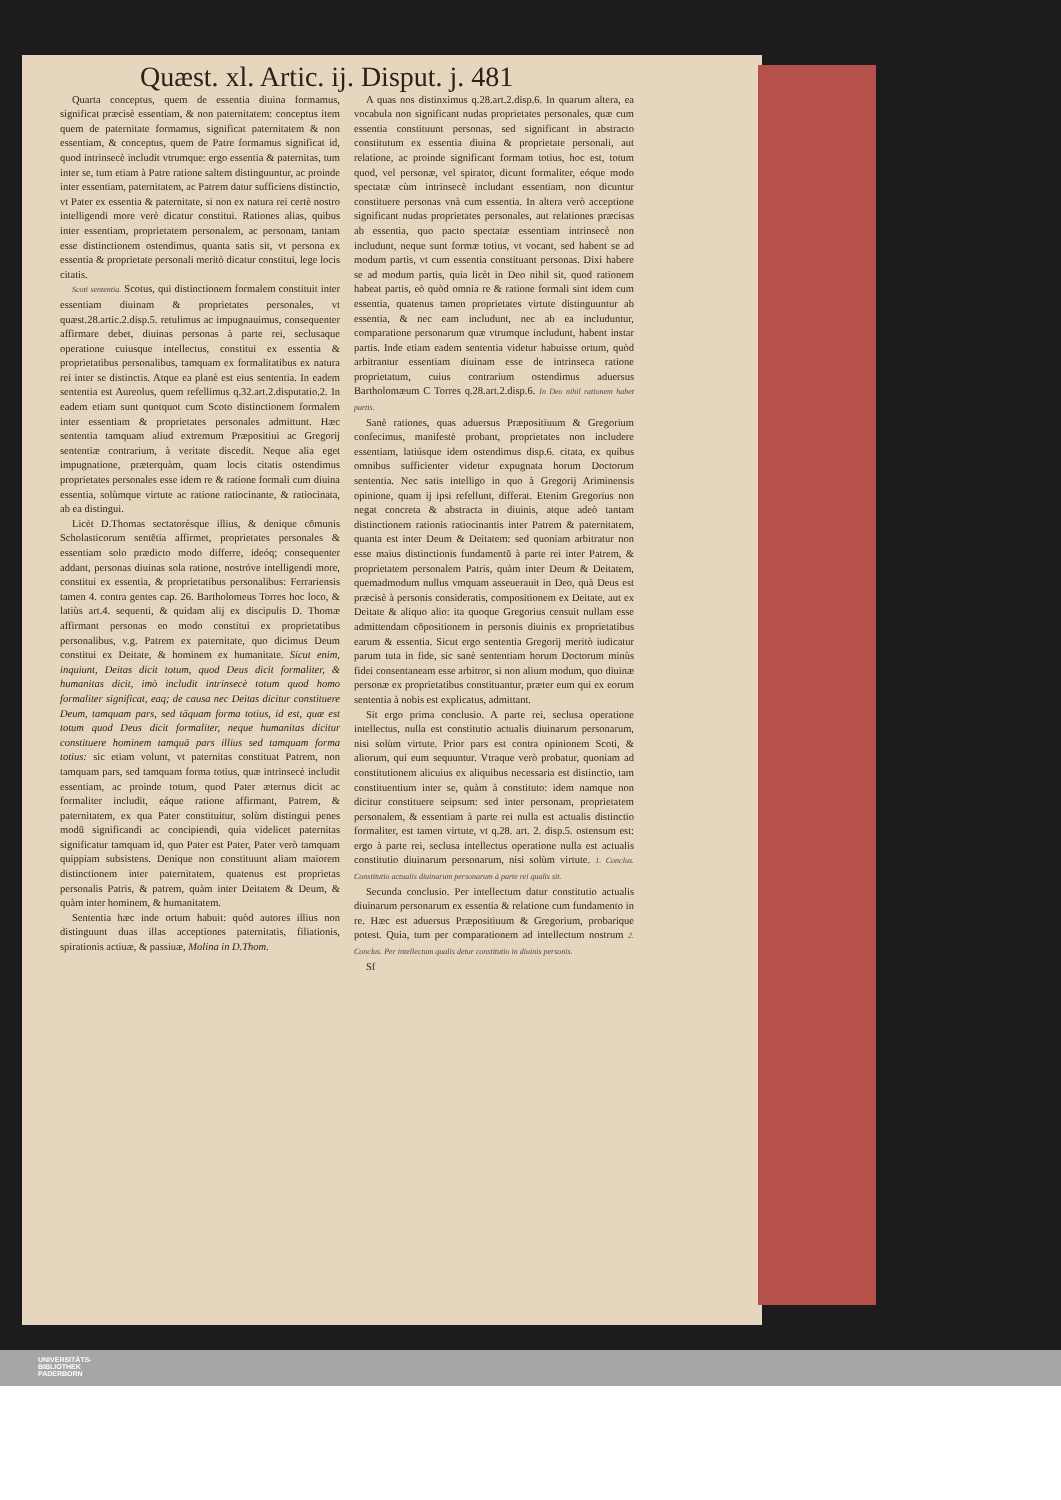Quæst. xl. Artic. ij. Disput. j. 481
Quarta conceptus, quem de essentia diuina formamus, significat præcisè essentiam, & non paternitatem: conceptus item quem de paternitate formamus, significat paternitatem & non essentiam, & conceptus, quem de Patre formamus significat id, quod intrinsecè includit vtrumque: ergo essentia & paternitas, tum inter se, tum etiam à Patre ratione saltem distinguuntur, ac proinde inter essentiam, paternitatem, ac Patrem datur sufficiens distinctio, vt Pater ex essentia & paternitate, si non ex natura rei certè nostro intelligendi more verè dicatur constitui. Rationes alias, quibus inter essentiam, proprietatem personalem, ac personam, tantam esse distinctionem ostendimus, quanta satis sit, vt persona ex essentia & proprietate personali meritò dicatur constitui, lege locis citatis.
Scoti sententia. Scotus, qui distinctionem formalem constituit inter essentiam diuinam & proprietates personales, vt quæst.28.artic.2.disp.5. retulimus ac impugnauimus, consequenter affirmare debet, diuinas personas à parte rei, seclusaque operatione cuiusque intellectus, constitui ex essentia & proprietatibus personalibus, tamquam ex formalitatibus ex natura rei inter se distinctis. Atque ea planè est eius sententia. In eadem sententia est Aureolus, quem refellimus q.32.art.2.disputatio.2. In eadem etiam sunt quotquot cum Scoto distinctionem formalem inter essentiam & proprietates personales admittunt. Hæc sententia tamquam aliud extremum Præpositiui ac Gregorij sententiæ contrarium, à veritate discedit. Neque alia eget impugnatione, præterquàm, quam locis citatis ostendimus proprietates personales esse idem re & ratione formali cum diuina essentia, solùmque virtute ac ratione ratiocinante, & ratiocinata, ab ea distingui.
Licèt D.Thomas sectatorésque illius, & denique cōmunis Scholasticorum sentētia affirmet, proprietates personales & essentiam solo prædicto modo differre, ideóq; consequenter addant, personas diuinas sola ratione, nostróve intelligendi more, constitui ex essentia, & proprietatibus personalibus: Ferrariensis tamen 4. contra gentes cap. 26. Bartholomeus Torres hoc loco, & latiùs art.4. sequenti, & quidam alij ex discipulis D. Thomæ affirmant personas eo modo constitui ex proprietatibus personalibus, v.g. Patrem ex paternitate, quo dicimus Deum constitui ex Deitate, & hominem ex humanitate. Sicut enim, inquiunt, Deitas dicit totum, quod Deus dicit formaliter, & humanitas dicit, imò includit intrinsecè totum quod homo formaliter significat, eaq; de causa nec Deitas dicitur constituere Deum, tamquam pars, sed tāquam forma totius, id est, quæ est totum quod Deus dicit formaliter, neque humanitas dicitur constituere hominem tamquā pars illius sed tamquam forma totius: sic etiam volunt, vt paternitas constituat Patrem, non tamquam pars, sed tamquam forma totius, quæ intrinsecè includit essentiam, ac proinde totum, quod Pater æternus dicit ac formaliter includit, eáque ratione affirmant, Patrem, & paternitatem, ex qua Pater constituitur, solùm distingui penes modū significandi ac concipiendi, quia videlicet paternitas significatur tamquam id, quo Pater est Pater, Pater verò tamquam quippiam subsistens. Denique non constituunt aliam maiorem distinctionem inter paternitatem, quatenus est proprietas personalis Patris, & patrem, quàm inter Deitatem & Deum, & quàm inter hominem, & humanitatem.
Sententia hæc inde ortum habuit: quòd autores illius non distinguunt duas illas acceptiones paternitatis, filiationis, spirationis actiuæ, & passiuæ, Molina in D.Thom.
A quas nos distinximus q.28.art.2.disp.6. In quarum altera, ea vocabula non significant nudas proprietates personales, quæ cum essentia constituunt personas, sed significant in abstracto constitutum ex essentia diuina & proprietate personali, aut relatione, ac proinde significant formam totius, hoc est, totum quod, vel personæ, vel spirator, dicunt formaliter, eóque modo spectatæ cùm intrinsecè includant essentiam, non dicuntur constituere personas vnà cum essentia. In altera verò acceptione significant nudas proprietates personales, aut relationes præcisas ab essentia, quo pacto spectatæ essentiam intrinsecè non includunt, neque sunt formæ totius, vt vocant, sed habent se ad modum partis, vt cum essentia constituant personas. Dixi habere se ad modum partis, quia licèt in Deo nihil sit, quod rationem habeat partis, eò quòd omnia re & ratione formali sint idem cum essentia, quatenus tamen proprietates virtute distinguuntur ab essentia, & nec eam includunt, nec ab ea includuntur, comparatione personarum quæ vtrumque includunt, habent instar partis. Inde etiam eadem sententia videtur habuisse ortum, quòd arbitrantur essentiam diuinam esse de intrinseca ratione proprietatum, cuius contrarium ostendimus aduersus Bartholomæum C Torres q.28.art.2.disp.6. In Deo nihil rationem habet partis.
Sanè rationes, quas aduersus Præpositiuum & Gregorium confecimus, manifestè probant, proprietates non includere essentiam, latiúsque idem ostendimus disp.6. citata, ex quibus omnibus sufficienter videtur expugnata horum Doctorum sententia. Nec satis intelligo in quo à Gregorij Ariminensis opinione, quam ij ipsi refellunt, differat. Etenim Gregorius non negat concreta & abstracta in diuinis, atque adeò tantam distinctionem rationis ratiocinantis inter Patrem & paternitatem, quanta est inter Deum & Deitatem: sed quoniam arbitratur non esse maius distinctionis fundamentū à parte rei inter Patrem, & proprietatem personalem Patris, quàm inter Deum & Deitatem, quemadmodum nullus vmquam asseuerauit in Deo, quà Deus est præcisè à personis consideratis, compositionem ex Deitate, aut ex Deitate & aliquo alio: ita quoque Gregorius censuit nullam esse admittendam cōpositionem in personis diuinis ex proprietatibus earum & essentia. Sicut ergo sententia Gregorij meritò iudicatur parum tuta in fide, sic sanè sententiam horum Doctorum minùs fidei consentaneam esse arbitror, si non alium modum, quo diuinæ personæ ex proprietatibus constituantur, præter eum qui ex eorum sententia à nobis est explicatus, admittant.
Sit ergo prima conclusio. A parte rei, seclusa operatione intellectus, nulla est constitutio actualis diuinarum personarum, nisi solùm virtute. Prior pars est contra opinionem Scoti, & aliorum, qui eum sequuntur. Vtraque verò probatur, quoniam ad constitutionem alicuius ex aliquibus necessaria est distinctio, tam constituentium inter se, quàm à constituto: idem namque non dicitur constituere seipsum: sed inter personam, proprietatem personalem, & essentiam à parte rei nulla est actualis distinctio formaliter, est tamen virtute, vt q.28. art. 2. disp.5. ostensum est: ergo à parte rei, seclusa intellectus operatione nulla est actualis constitutio diuinarum personarum, nisi solùm virtute. 1. Conclus. Constitutio actualis diuinarum personarum à parte rei qualis sit.
Secunda conclusio. Per intellectum datur constitutio actualis diuinarum personarum ex essentia & relatione cum fundamento in re. Hæc est aduersus Præpositiuum & Gregorium, probarique potest. Quia, tum per comparationem ad intellectum nostrum 2. Conclus. Per intellectum qualis detur constitutio in diuinis personis.
Sf
UNIVERSITÄTS-
BIBLIOTHEK
PADERBORN